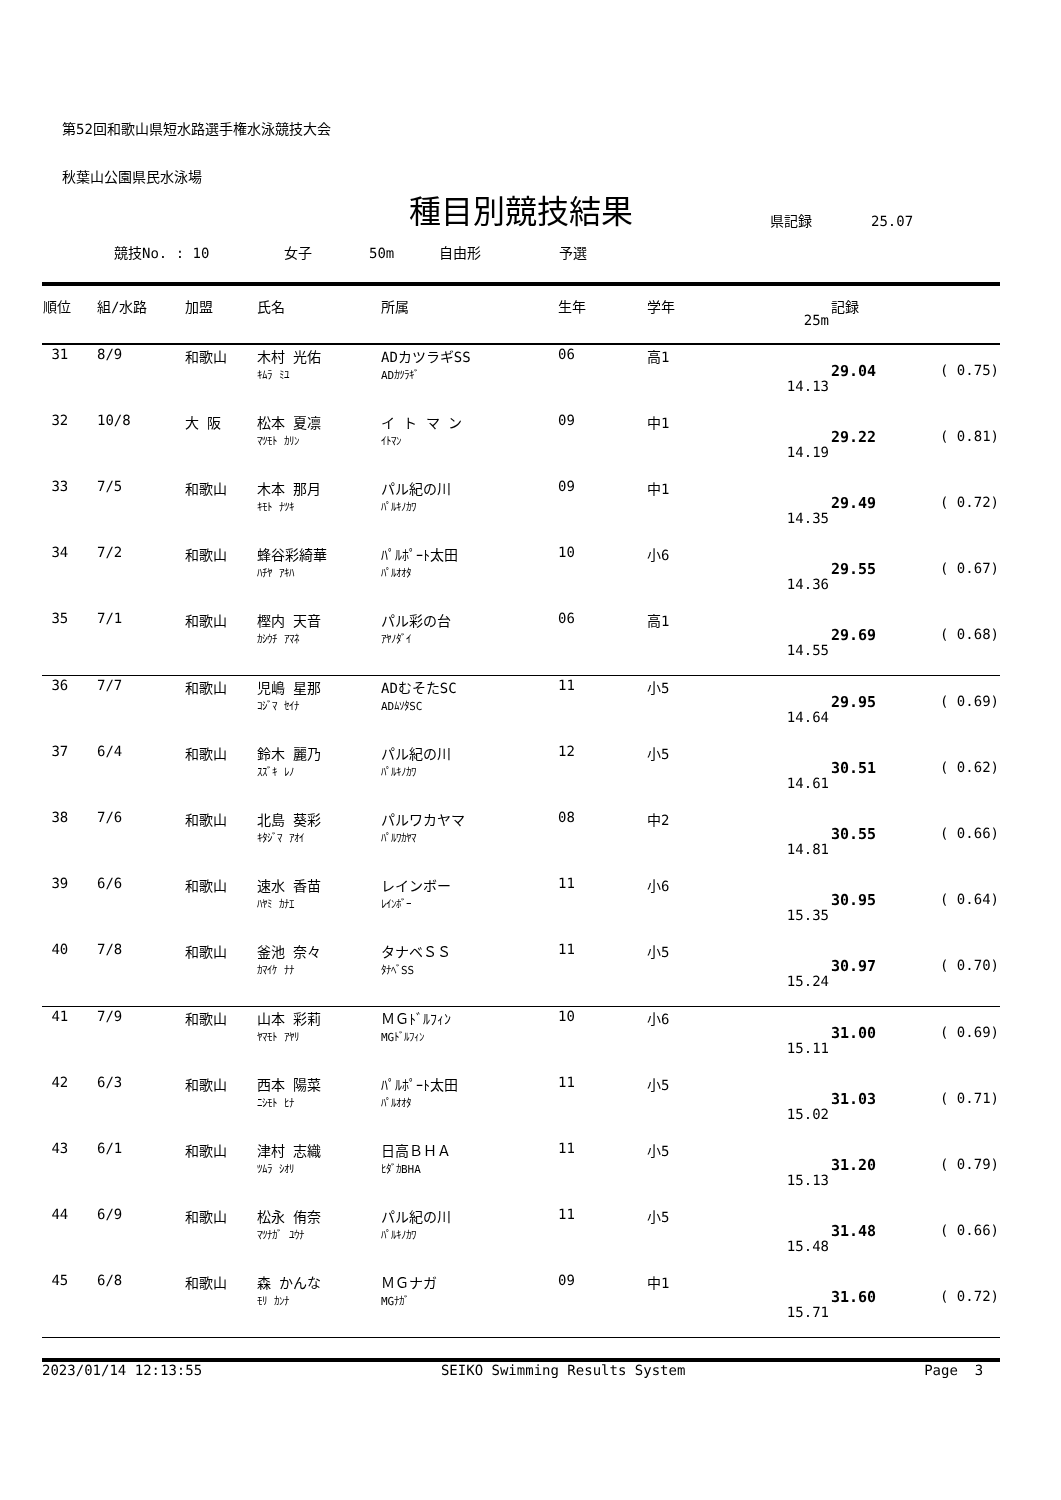第52回和歌山県短水路選手権水泳競技大会
秋葉山公園県民水泳場
種目別競技結果
県記録 25.07
競技No. : 10 女子 50m 自由形 予選
| 順位 | 組/水路 | 加盟 | 氏名 | 所属 | 生年 | 学年 | 25m | 記録 | |
| --- | --- | --- | --- | --- | --- | --- | --- | --- | --- |
| 31 | 8/9 | 和歌山 | 木村 光佑 ｷﾑﾗ ﾐﾕ | ADカツラギSS ADｶﾂﾗｷﾞ | 06 | 高1 | 14.13 | 29.04 | ( 0.75) |
| 32 | 10/8 | 大 阪 | 松本 夏凛 ﾏﾂﾓﾄ ｶﾘﾝ | イ ト マ ン ｲﾄﾏﾝ | 09 | 中1 | 14.19 | 29.22 | ( 0.81) |
| 33 | 7/5 | 和歌山 | 木本 那月 ｷﾓﾄ ﾅﾂｷ | パル紀の川 ﾊﾟﾙｷﾉｶﾜ | 09 | 中1 | 14.35 | 29.49 | ( 0.72) |
| 34 | 7/2 | 和歌山 | 蜂谷彩綺華 ﾊﾁﾔ ｱｷﾊ | ﾊﾟﾙﾎﾟｰﾄ太田 ﾊﾟﾙｵｵﾀ | 10 | 小6 | 14.36 | 29.55 | ( 0.67) |
| 35 | 7/1 | 和歌山 | 樫内 天音 ｶｼｳﾁ ｱﾏﾈ | パル彩の台 ｱﾔﾉﾀﾞｲ | 06 | 高1 | 14.55 | 29.69 | ( 0.68) |
| 36 | 7/7 | 和歌山 | 児嶋 星那 ｺｼﾞﾏ ｾｲﾅ | ADむそたSC ADﾑｿﾀSC | 11 | 小5 | 14.64 | 29.95 | ( 0.69) |
| 37 | 6/4 | 和歌山 | 鈴木 麗乃 ｽｽﾞｷ ﾚﾉ | パル紀の川 ﾊﾟﾙｷﾉｶﾜ | 12 | 小5 | 14.61 | 30.51 | ( 0.62) |
| 38 | 7/6 | 和歌山 | 北島 葵彩 ｷﾀｼﾞﾏ ｱｵｲ | パルワカヤマ ﾊﾟﾙﾜｶﾔﾏ | 08 | 中2 | 14.81 | 30.55 | ( 0.66) |
| 39 | 6/6 | 和歌山 | 速水 香苗 ﾊﾔﾐ ｶﾅｴ | レインボー ﾚｲﾝﾎﾞｰ | 11 | 小6 | 15.35 | 30.95 | ( 0.64) |
| 40 | 7/8 | 和歌山 | 釜池 奈々 ｶﾏｲｹ ﾅﾅ | タナベＳＳ ﾀﾅﾍﾞSS | 11 | 小5 | 15.24 | 30.97 | ( 0.70) |
| 41 | 7/9 | 和歌山 | 山本 彩莉 ﾔﾏﾓﾄ ｱﾔﾘ | ＭＧﾄﾞﾙﾌｨﾝ MGﾄﾞﾙﾌｨﾝ | 10 | 小6 | 15.11 | 31.00 | ( 0.69) |
| 42 | 6/3 | 和歌山 | 西本 陽菜 ﾆｼﾓﾄ ﾋﾅ | ﾊﾟﾙﾎﾟｰﾄ太田 ﾊﾟﾙｵｵﾀ | 11 | 小5 | 15.02 | 31.03 | ( 0.71) |
| 43 | 6/1 | 和歌山 | 津村 志織 ﾂﾑﾗ ｼｵﾘ | 日高ＢＨＡ ﾋﾀﾞｶBHA | 11 | 小5 | 15.13 | 31.20 | ( 0.79) |
| 44 | 6/9 | 和歌山 | 松永 侑奈 ﾏﾂﾅｶﾞ ﾕｳﾅ | パル紀の川 ﾊﾟﾙｷﾉｶﾜ | 11 | 小5 | 15.48 | 31.48 | ( 0.66) |
| 45 | 6/8 | 和歌山 | 森 かんな ﾓﾘ ｶﾝﾅ | ＭＧナガ MGﾅｶﾞ | 09 | 中1 | 15.71 | 31.60 | ( 0.72) |
2023/01/14 12:13:55 SEIKO Swimming Results System Page 3